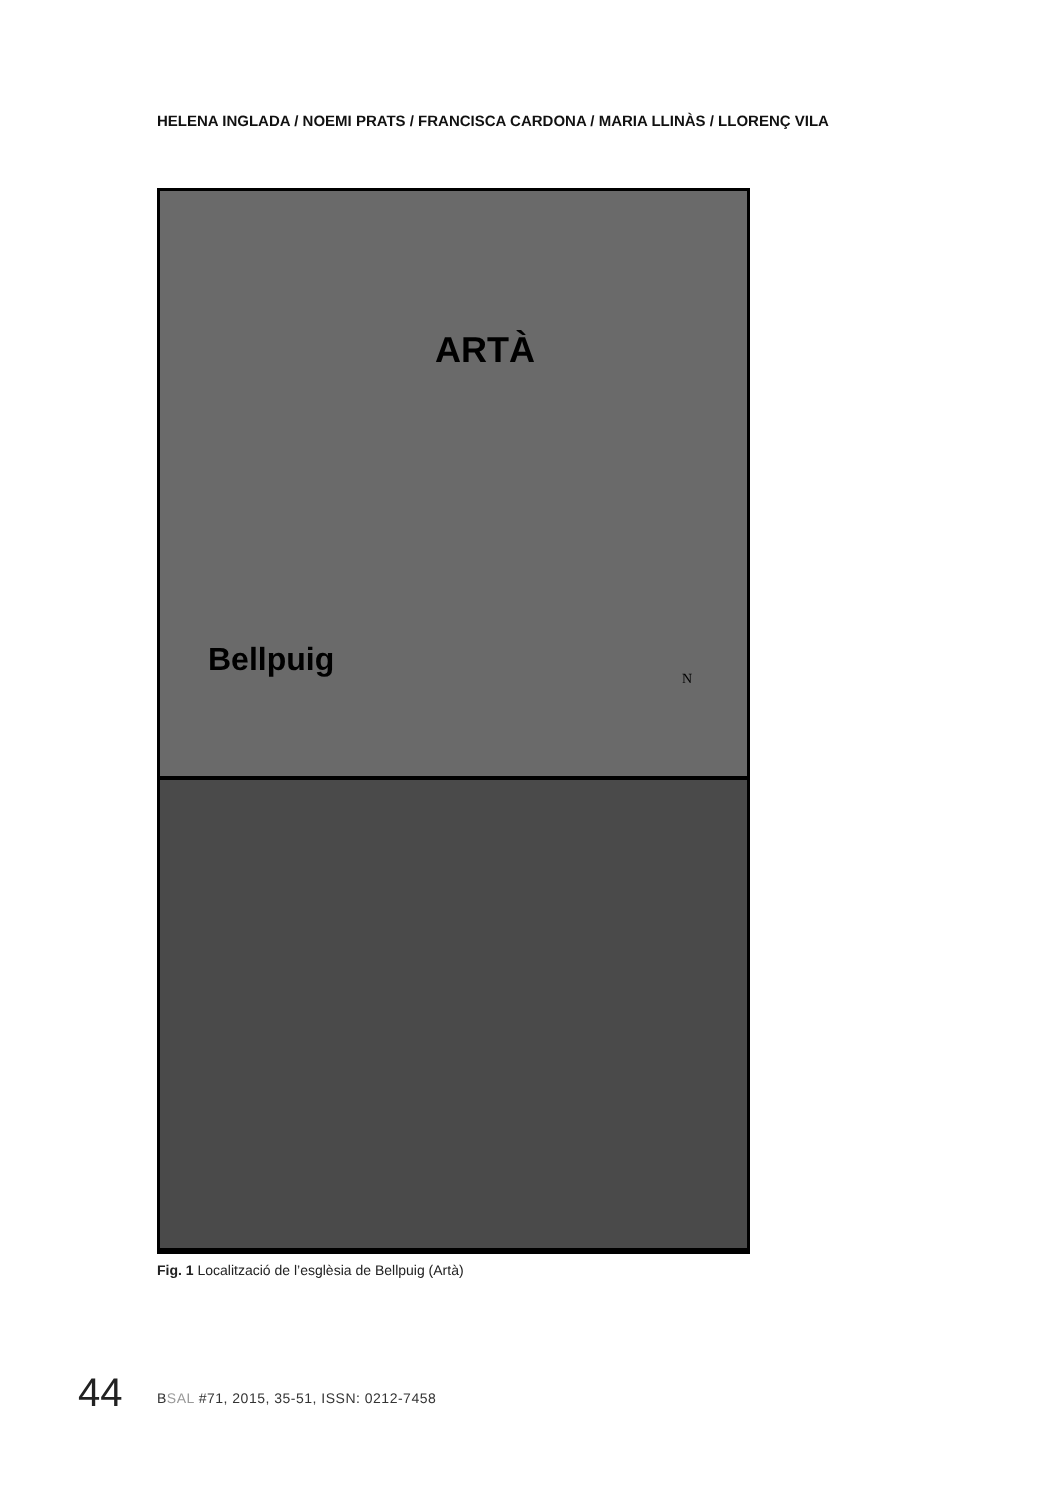HELENA INGLADA / NOEMI PRATS / FRANCISCA CARDONA / MARIA LLINÀS / LLORENÇ VILA
ARTÀ
Bellpuig
N
Fig. 1 Localització de l’esglèsia de Bellpuig (Artà)
44
BSAL #71, 2015, 35-51, ISSN: 0212-7458